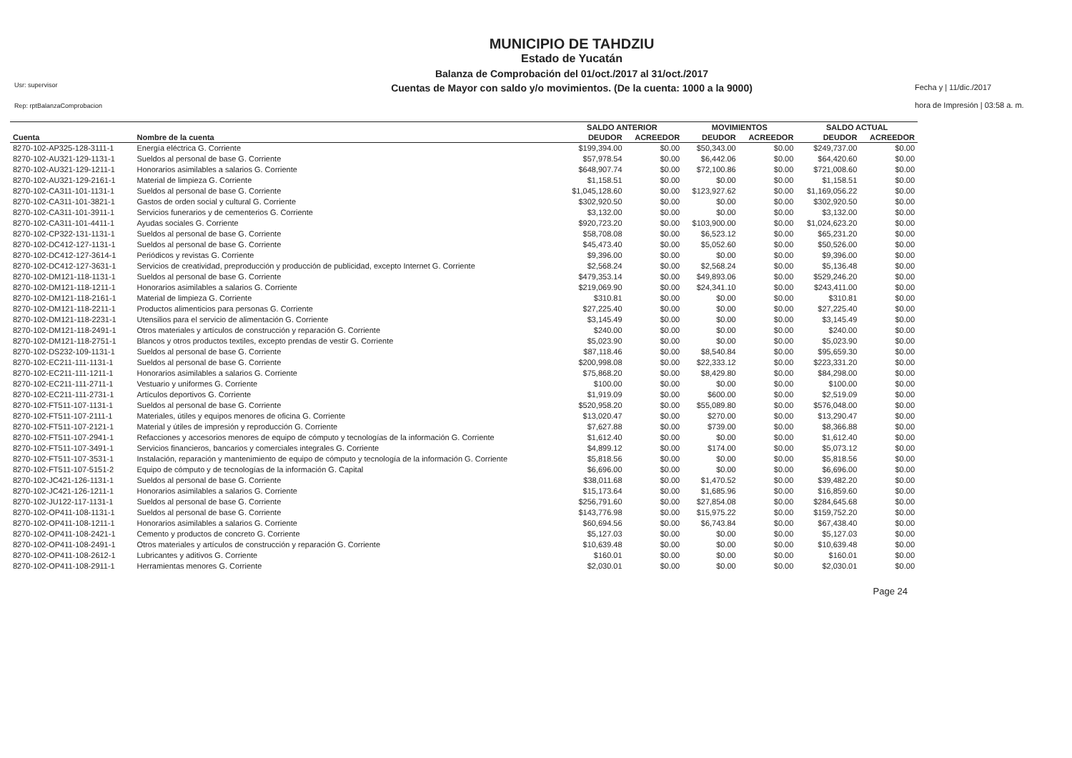Usr: supervisor
Rep: rptBalanzaComprobacion
MUNICIPIO DE TAHDZIU
Estado de Yucatán
Balanza de Comprobación del 01/oct./2017 al 31/oct./2017
Cuentas de Mayor con saldo y/o movimientos. (De la cuenta: 1000 a la 9000)
Fecha y | 11/dic./2017
hora de Impresión | 03:58 a. m.
| | | SALDO ANTERIOR | | MOVIMIENTOS | | SALDO ACTUAL | |
| --- | --- | --- | --- | --- | --- | --- | --- |
| Cuenta | Nombre de la cuenta | DEUDOR | ACREEDOR | DEUDOR | ACREEDOR | DEUDOR | ACREEDOR |
| 8270-102-AP325-128-3111-1 | Energía eléctrica G. Corriente | $199,394.00 | $0.00 | $50,343.00 | $0.00 | $249,737.00 | $0.00 |
| 8270-102-AU321-129-1131-1 | Sueldos al personal de base G. Corriente | $57,978.54 | $0.00 | $6,442.06 | $0.00 | $64,420.60 | $0.00 |
| 8270-102-AU321-129-1211-1 | Honorarios asimilables a salarios G. Corriente | $648,907.74 | $0.00 | $72,100.86 | $0.00 | $721,008.60 | $0.00 |
| 8270-102-AU321-129-2161-1 | Material de limpieza G. Corriente | $1,158.51 | $0.00 | $0.00 | $0.00 | $1,158.51 | $0.00 |
| 8270-102-CA311-101-1131-1 | Sueldos al personal de base G. Corriente | $1,045,128.60 | $0.00 | $123,927.62 | $0.00 | $1,169,056.22 | $0.00 |
| 8270-102-CA311-101-3821-1 | Gastos de orden social y cultural G. Corriente | $302,920.50 | $0.00 | $0.00 | $0.00 | $302,920.50 | $0.00 |
| 8270-102-CA311-101-3911-1 | Servicios funerarios y de cementerios G. Corriente | $3,132.00 | $0.00 | $0.00 | $0.00 | $3,132.00 | $0.00 |
| 8270-102-CA311-101-4411-1 | Ayudas sociales G. Corriente | $920,723.20 | $0.00 | $103,900.00 | $0.00 | $1,024,623.20 | $0.00 |
| 8270-102-CP322-131-1131-1 | Sueldos al personal de base G. Corriente | $58,708.08 | $0.00 | $6,523.12 | $0.00 | $65,231.20 | $0.00 |
| 8270-102-DC412-127-1131-1 | Sueldos al personal de base G. Corriente | $45,473.40 | $0.00 | $5,052.60 | $0.00 | $50,526.00 | $0.00 |
| 8270-102-DC412-127-3614-1 | Periódicos y revistas G. Corriente | $9,396.00 | $0.00 | $0.00 | $0.00 | $9,396.00 | $0.00 |
| 8270-102-DC412-127-3631-1 | Servicios de creatividad, preproducción y producción de publicidad, excepto Internet G. Corriente | $2,568.24 | $0.00 | $2,568.24 | $0.00 | $5,136.48 | $0.00 |
| 8270-102-DM121-118-1131-1 | Sueldos al personal de base G. Corriente | $479,353.14 | $0.00 | $49,893.06 | $0.00 | $529,246.20 | $0.00 |
| 8270-102-DM121-118-1211-1 | Honorarios asimilables a salarios G. Corriente | $219,069.90 | $0.00 | $24,341.10 | $0.00 | $243,411.00 | $0.00 |
| 8270-102-DM121-118-2161-1 | Material de limpieza G. Corriente | $310.81 | $0.00 | $0.00 | $0.00 | $310.81 | $0.00 |
| 8270-102-DM121-118-2211-1 | Productos alimenticios para personas G. Corriente | $27,225.40 | $0.00 | $0.00 | $0.00 | $27,225.40 | $0.00 |
| 8270-102-DM121-118-2231-1 | Utensilios para el servicio de alimentación G. Corriente | $3,145.49 | $0.00 | $0.00 | $0.00 | $3,145.49 | $0.00 |
| 8270-102-DM121-118-2491-1 | Otros materiales y artículos de construcción y reparación G. Corriente | $240.00 | $0.00 | $0.00 | $0.00 | $240.00 | $0.00 |
| 8270-102-DM121-118-2751-1 | Blancos y otros productos textiles, excepto prendas de vestir G. Corriente | $5,023.90 | $0.00 | $0.00 | $0.00 | $5,023.90 | $0.00 |
| 8270-102-DS232-109-1131-1 | Sueldos al personal de base G. Corriente | $87,118.46 | $0.00 | $8,540.84 | $0.00 | $95,659.30 | $0.00 |
| 8270-102-EC211-111-1131-1 | Sueldos al personal de base G. Corriente | $200,998.08 | $0.00 | $22,333.12 | $0.00 | $223,331.20 | $0.00 |
| 8270-102-EC211-111-1211-1 | Honorarios asimilables a salarios G. Corriente | $75,868.20 | $0.00 | $8,429.80 | $0.00 | $84,298.00 | $0.00 |
| 8270-102-EC211-111-2711-1 | Vestuario y uniformes G. Corriente | $100.00 | $0.00 | $0.00 | $0.00 | $100.00 | $0.00 |
| 8270-102-EC211-111-2731-1 | Artículos deportivos G. Corriente | $1,919.09 | $0.00 | $600.00 | $0.00 | $2,519.09 | $0.00 |
| 8270-102-FT511-107-1131-1 | Sueldos al personal de base G. Corriente | $520,958.20 | $0.00 | $55,089.80 | $0.00 | $576,048.00 | $0.00 |
| 8270-102-FT511-107-2111-1 | Materiales, útiles y equipos menores de oficina G. Corriente | $13,020.47 | $0.00 | $270.00 | $0.00 | $13,290.47 | $0.00 |
| 8270-102-FT511-107-2121-1 | Material y útiles de impresión y reproducción G. Corriente | $7,627.88 | $0.00 | $739.00 | $0.00 | $8,366.88 | $0.00 |
| 8270-102-FT511-107-2941-1 | Refacciones y accesorios menores de equipo de cómputo y tecnologías de la información G. Corriente | $1,612.40 | $0.00 | $0.00 | $0.00 | $1,612.40 | $0.00 |
| 8270-102-FT511-107-3491-1 | Servicios financieros, bancarios y comerciales integrales G. Corriente | $4,899.12 | $0.00 | $174.00 | $0.00 | $5,073.12 | $0.00 |
| 8270-102-FT511-107-3531-1 | Instalación, reparación y mantenimiento de equipo de cómputo y tecnología de la información G. Corriente | $5,818.56 | $0.00 | $0.00 | $0.00 | $5,818.56 | $0.00 |
| 8270-102-FT511-107-5151-2 | Equipo de cómputo y de tecnologías de la información G. Capital | $6,696.00 | $0.00 | $0.00 | $0.00 | $6,696.00 | $0.00 |
| 8270-102-JC421-126-1131-1 | Sueldos al personal de base G. Corriente | $38,011.68 | $0.00 | $1,470.52 | $0.00 | $39,482.20 | $0.00 |
| 8270-102-JC421-126-1211-1 | Honorarios asimilables a salarios G. Corriente | $15,173.64 | $0.00 | $1,685.96 | $0.00 | $16,859.60 | $0.00 |
| 8270-102-JU122-117-1131-1 | Sueldos al personal de base G. Corriente | $256,791.60 | $0.00 | $27,854.08 | $0.00 | $284,645.68 | $0.00 |
| 8270-102-OP411-108-1131-1 | Sueldos al personal de base G. Corriente | $143,776.98 | $0.00 | $15,975.22 | $0.00 | $159,752.20 | $0.00 |
| 8270-102-OP411-108-1211-1 | Honorarios asimilables a salarios G. Corriente | $60,694.56 | $0.00 | $6,743.84 | $0.00 | $67,438.40 | $0.00 |
| 8270-102-OP411-108-2421-1 | Cemento y productos de concreto G. Corriente | $5,127.03 | $0.00 | $0.00 | $0.00 | $5,127.03 | $0.00 |
| 8270-102-OP411-108-2491-1 | Otros materiales y artículos de construcción y reparación G. Corriente | $10,639.48 | $0.00 | $0.00 | $0.00 | $10,639.48 | $0.00 |
| 8270-102-OP411-108-2612-1 | Lubricantes y aditivos G. Corriente | $160.01 | $0.00 | $0.00 | $0.00 | $160.01 | $0.00 |
| 8270-102-OP411-108-2911-1 | Herramientas menores G. Corriente | $2,030.01 | $0.00 | $0.00 | $0.00 | $2,030.01 | $0.00 |
Page 24